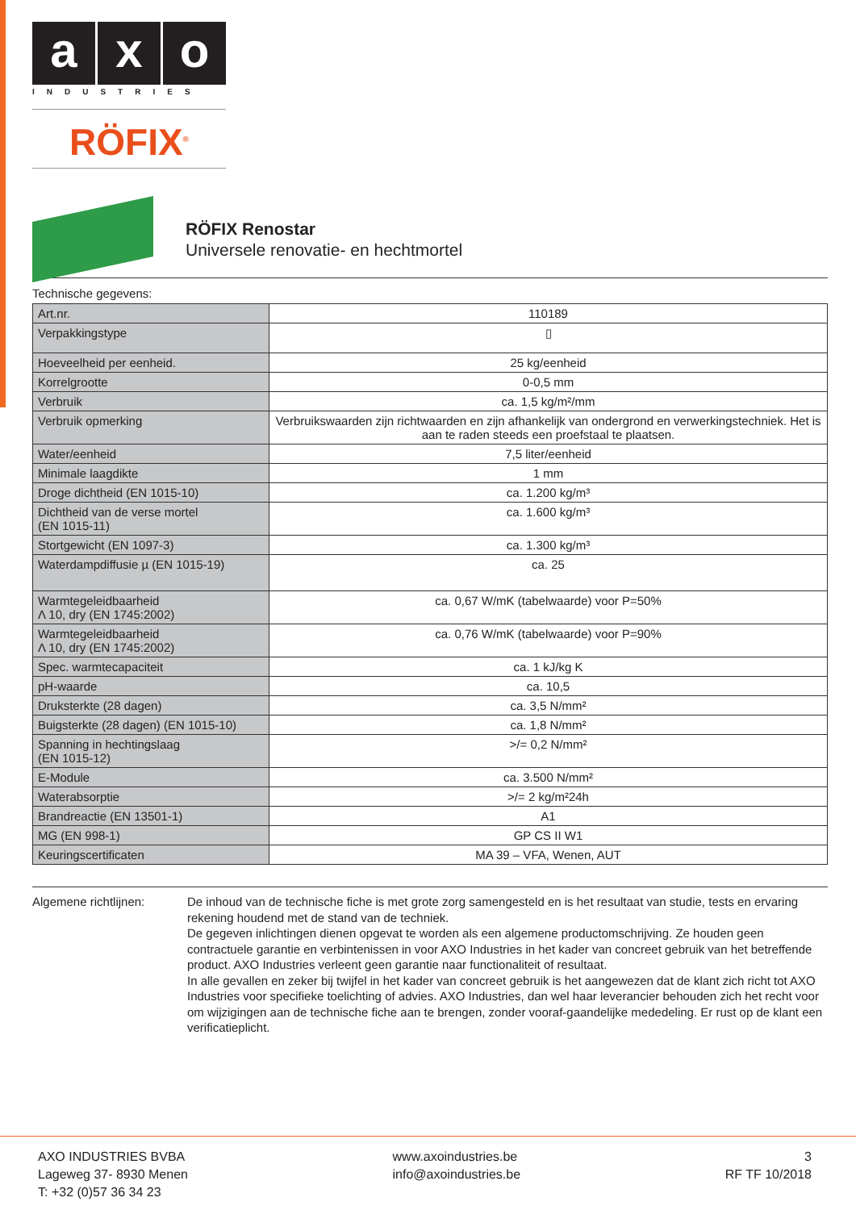a x o
INDUSTRIES
RÖFIX<sup>®</sup>
RÖFIX Renostar
Universele renovatie- en hechtmortel
Technische gegevens:
| Art.nr. | 110189 |
| Verpakkingstype | ▯ |
| Hoeveelheid per eenheid. | 25 kg/eenheid |
| Korrelgrootte | 0-0,5 mm |
| Verbruik | ca. 1,5 kg/m²/mm |
| Verbruik opmerking | Verbruikswaarden zijn richtwaarden en zijn afhankelijk van ondergrond en verwerkingstechniek. Het is aan te raden steeds een proefstaal te plaatsen. |
| Water/eenheid | 7,5 liter/eenheid |
| Minimale laagdikte | 1 mm |
| Droge dichtheid (EN 1015-10) | ca. 1.200 kg/m³ |
| Dichtheid van de verse mortel (EN 1015-11) | ca. 1.600 kg/m³ |
| Stortgewicht (EN 1097-3) | ca. 1.300 kg/m³ |
| Waterdampdiffusie µ (EN 1015-19) | ca. 25 |
| Warmtegeleidbaarheid Λ 10, dry (EN 1745:2002) | ca. 0,67 W/mK (tabelwaarde) voor P=50% |
| Warmtegeleidbaarheid Λ 10, dry (EN 1745:2002) | ca. 0,76 W/mK (tabelwaarde) voor P=90% |
| Spec. warmtecapaciteit | ca. 1 kJ/kg K |
| pH-waarde | ca. 10,5 |
| Druksterkte (28 dagen) | ca. 3,5 N/mm² |
| Buigsterkte (28 dagen) (EN 1015-10) | ca. 1,8 N/mm² |
| Spanning in hechtingslaag (EN 1015-12) | >/= 0,2 N/mm² |
| E-Module | ca. 3.500 N/mm² |
| Waterabsorptie | >/= 2 kg/m²24h |
| Brandreactie (EN 13501-1) | A1 |
| MG (EN 998-1) | GP CS II W1 |
| Keuringscertificaten | MA 39 – VFA, Wenen, AUT |
Algemene richtlijnen: De inhoud van de technische fiche is met grote zorg samengesteld en is het resultaat van studie, tests en ervaring rekening houdend met de stand van de techniek.
De gegeven inlichtingen dienen opgevat te worden als een algemene productomschrijving. Ze houden geen contractuele garantie en verbintenissen in voor AXO Industries in het kader van concreet gebruik van het betreffende product. AXO Industries verleent geen garantie naar functionaliteit of resultaat.
In alle gevallen en zeker bij twijfel in het kader van concreet gebruik is het aangewezen dat de klant zich richt tot AXO Industries voor specifieke toelichting of advies. AXO Industries, dan wel haar leverancier behouden zich het recht voor om wijzigingen aan de technische fiche aan te brengen, zonder vooraf-gaandelijke mededeling. Er rust op de klant een verificatieplicht.
AXO INDUSTRIES BVBA
Lageweg 37- 8930 Menen
T: +32 (0)57 36 34 23
www.axoindustries.be
info@axoindustries.be
3
RF TF 10/2018